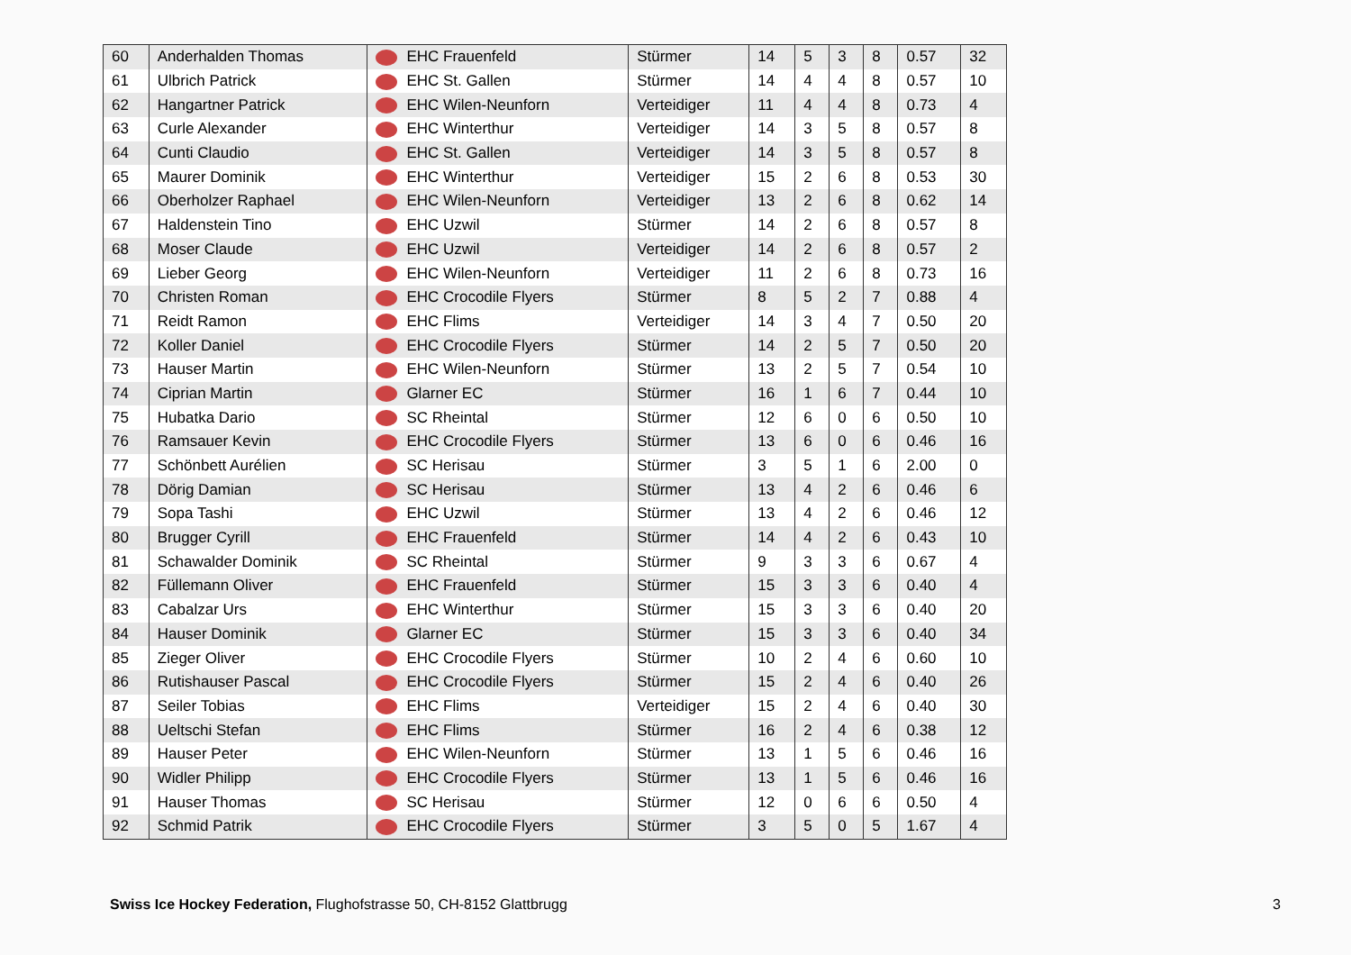| 60 | Anderhalden Thomas | EHC Frauenfeld | Stürmer | 14 | 5 | 3 | 8 | 0.57 | 32 |
| 61 | Ulbrich Patrick | EHC St. Gallen | Stürmer | 14 | 4 | 4 | 8 | 0.57 | 10 |
| 62 | Hangartner Patrick | EHC Wilen-Neunforn | Verteidiger | 11 | 4 | 4 | 8 | 0.73 | 4 |
| 63 | Curle Alexander | EHC Winterthur | Verteidiger | 14 | 3 | 5 | 8 | 0.57 | 8 |
| 64 | Cunti Claudio | EHC St. Gallen | Verteidiger | 14 | 3 | 5 | 8 | 0.57 | 8 |
| 65 | Maurer Dominik | EHC Winterthur | Verteidiger | 15 | 2 | 6 | 8 | 0.53 | 30 |
| 66 | Oberholzer Raphael | EHC Wilen-Neunforn | Verteidiger | 13 | 2 | 6 | 8 | 0.62 | 14 |
| 67 | Haldenstein Tino | EHC Uzwil | Stürmer | 14 | 2 | 6 | 8 | 0.57 | 8 |
| 68 | Moser Claude | EHC Uzwil | Verteidiger | 14 | 2 | 6 | 8 | 0.57 | 2 |
| 69 | Lieber Georg | EHC Wilen-Neunforn | Verteidiger | 11 | 2 | 6 | 8 | 0.73 | 16 |
| 70 | Christen Roman | EHC Crocodile Flyers | Stürmer | 8 | 5 | 2 | 7 | 0.88 | 4 |
| 71 | Reidt Ramon | EHC Flims | Verteidiger | 14 | 3 | 4 | 7 | 0.50 | 20 |
| 72 | Koller Daniel | EHC Crocodile Flyers | Stürmer | 14 | 2 | 5 | 7 | 0.50 | 20 |
| 73 | Hauser Martin | EHC Wilen-Neunforn | Stürmer | 13 | 2 | 5 | 7 | 0.54 | 10 |
| 74 | Ciprian Martin | Glarner EC | Stürmer | 16 | 1 | 6 | 7 | 0.44 | 10 |
| 75 | Hubatka Dario | SC Rheintal | Stürmer | 12 | 6 | 0 | 6 | 0.50 | 10 |
| 76 | Ramsauer Kevin | EHC Crocodile Flyers | Stürmer | 13 | 6 | 0 | 6 | 0.46 | 16 |
| 77 | Schönbett Aurélien | SC Herisau | Stürmer | 3 | 5 | 1 | 6 | 2.00 | 0 |
| 78 | Dörig Damian | SC Herisau | Stürmer | 13 | 4 | 2 | 6 | 0.46 | 6 |
| 79 | Sopa Tashi | EHC Uzwil | Stürmer | 13 | 4 | 2 | 6 | 0.46 | 12 |
| 80 | Brugger Cyrill | EHC Frauenfeld | Stürmer | 14 | 4 | 2 | 6 | 0.43 | 10 |
| 81 | Schawalder Dominik | SC Rheintal | Stürmer | 9 | 3 | 3 | 6 | 0.67 | 4 |
| 82 | Füllemann Oliver | EHC Frauenfeld | Stürmer | 15 | 3 | 3 | 6 | 0.40 | 4 |
| 83 | Cabalzar Urs | EHC Winterthur | Stürmer | 15 | 3 | 3 | 6 | 0.40 | 20 |
| 84 | Hauser Dominik | Glarner EC | Stürmer | 15 | 3 | 3 | 6 | 0.40 | 34 |
| 85 | Zieger Oliver | EHC Crocodile Flyers | Stürmer | 10 | 2 | 4 | 6 | 0.60 | 10 |
| 86 | Rutishauser Pascal | EHC Crocodile Flyers | Stürmer | 15 | 2 | 4 | 6 | 0.40 | 26 |
| 87 | Seiler Tobias | EHC Flims | Verteidiger | 15 | 2 | 4 | 6 | 0.40 | 30 |
| 88 | Ueltschi Stefan | EHC Flims | Stürmer | 16 | 2 | 4 | 6 | 0.38 | 12 |
| 89 | Hauser Peter | EHC Wilen-Neunforn | Stürmer | 13 | 1 | 5 | 6 | 0.46 | 16 |
| 90 | Widler Philipp | EHC Crocodile Flyers | Stürmer | 13 | 1 | 5 | 6 | 0.46 | 16 |
| 91 | Hauser Thomas | SC Herisau | Stürmer | 12 | 0 | 6 | 6 | 0.50 | 4 |
| 92 | Schmid Patrik | EHC Crocodile Flyers | Stürmer | 3 | 5 | 0 | 5 | 1.67 | 4 |
Swiss Ice Hockey Federation, Flughofstrasse 50, CH-8152 Glattbrugg 3